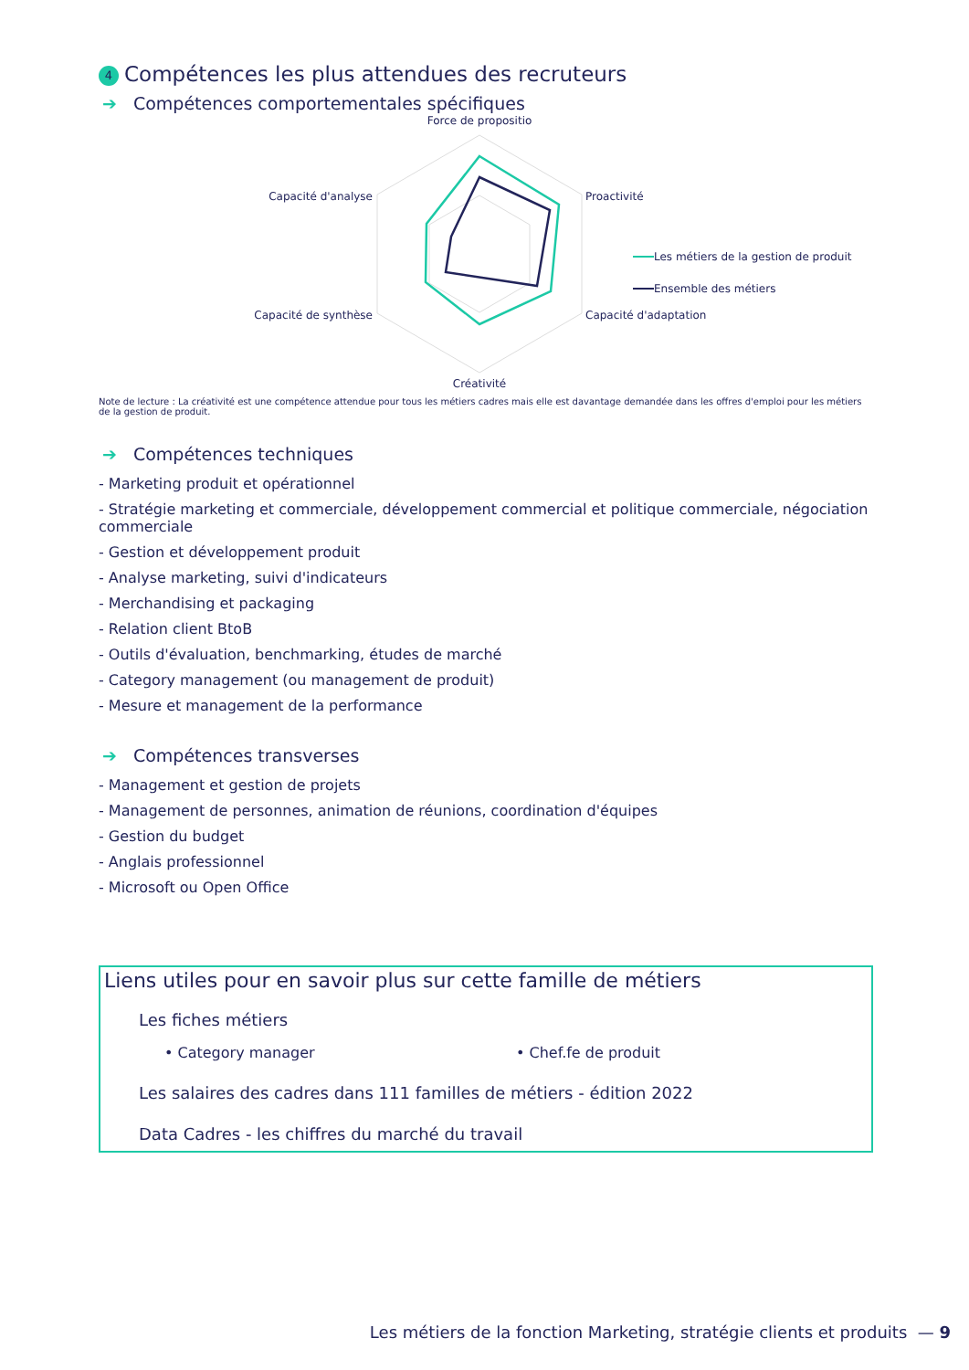4 Compétences les plus attendues des recruteurs
➔ Compétences comportementales spécifiques
Force de propositio
Capacité d'analyse
Proactivité
Capacité de synthèse
Capacité d'adaptation
Créativité
Les métiers de la gestion de produit
Ensemble des métiers
Note de lecture : La créativité est une compétence attendue pour tous les métiers cadres mais elle est davantage demandée dans les offres d'emploi pour les métiers de la gestion de produit.
➔ Compétences techniques
- Marketing produit et opérationnel
- Stratégie marketing et commerciale, développement commercial et politique commerciale, négociation commerciale
- Gestion et développement produit
- Analyse marketing, suivi d'indicateurs
- Merchandising et packaging
- Relation client BtoB
- Outils d'évaluation, benchmarking, études de marché
- Category management (ou management de produit)
- Mesure et management de la performance
➔ Compétences transverses
- Management et gestion de projets
- Management de personnes, animation de réunions, coordination d'équipes
- Gestion du budget
- Anglais professionnel
- Microsoft ou Open Office
Liens utiles pour en savoir plus sur cette famille de métiers
Les fiches métiers
• Category manager • Chef.fe de produit
Les salaires des cadres dans 111 familles de métiers - édition 2022
Data Cadres - les chiffres du marché du travail
Les métiers de la fonction Marketing, stratégie clients et produits — 9